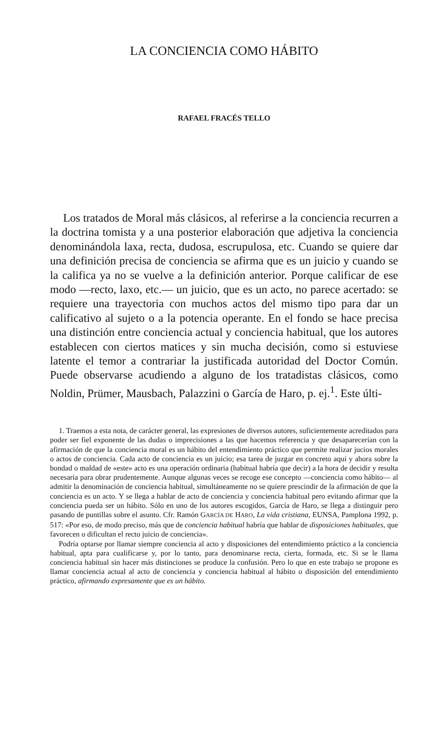LA CONCIENCIA COMO HÁBITO
RAFAEL FRACÉS TELLO
Los tratados de Moral más clásicos, al referirse a la conciencia recurren a la doctrina tomista y a una posterior elaboración que adjetiva la conciencia denominándola laxa, recta, dudosa, escrupulosa, etc. Cuando se quiere dar una definición precisa de conciencia se afirma que es un juicio y cuando se la califica ya no se vuelve a la definición anterior. Porque calificar de ese modo —recto, laxo, etc.— un juicio, que es un acto, no parece acertado: se requiere una trayectoria con muchos actos del mismo tipo para dar un calificativo al sujeto o a la potencia operante. En el fondo se hace precisa una distinción entre conciencia actual y conciencia habitual, que los autores establecen con ciertos matices y sin mucha decisión, como si estuviese latente el temor a contrariar la justificada autoridad del Doctor Común. Puede observarse acudiendo a alguno de los tratadistas clásicos, como Noldin, Prümer, Mausbach, Palazzini o García de Haro, p. ej.<sup>1</sup>. Este últi-
1. Traemos a esta nota, de carácter general, las expresiones de diversos autores, suficientemente acreditados para poder ser fiel exponente de las dudas o imprecisiones a las que hacemos referencia y que desaparecerían con la afirmación de que la conciencia moral es un hábito del entendimiento práctico que permite realizar jucios morales o actos de conciencia. Cada acto de conciencia es un juicio; esa tarea de juzgar en concreto aquí y ahora sobre la bondad o maldad de «este» acto es una operación ordinaria (habitual habría que decir) a la hora de decidir y resulta necesaria para obrar prudentemente. Aunque algunas veces se recoge ese concepto —conciencia como hábito— al admitir la denominación de conciencia habitual, simultáneamente no se quiere prescindir de la afirmación de que la conciencia es un acto. Y se llega a hablar de acto de conciencia y conciencia habitual pero evitando afirmar que la conciencia pueda ser un hábito. Sólo en uno de los autores escogidos, García de Haro, se llega a distinguir pero pasando de puntillas sobre el asunto. Cfr. Ramón GARCÍA DE HARO, La vida cristiana, EUNSA, Pamplona 1992, p. 517: «Por eso, de modo preciso, más que de conciencia habitual habría que hablar de disposiciones habituales, que favorecen o dificultan el recto juicio de conciencia».
Podría optarse por llamar siempre conciencia al acto y disposiciones del entendimiento práctico a la conciencia habitual, apta para cualificarse y, por lo tanto, para denominarse recta, cierta, formada, etc. Si se le llama conciencia habitual sin hacer más distinciones se produce la confusión. Pero lo que en este trabajo se propone es llamar conciencia actual al acto de conciencia y conciencia habitual al hábito o disposición del entendimiento práctico, afirmando expresamente que es un hábito.